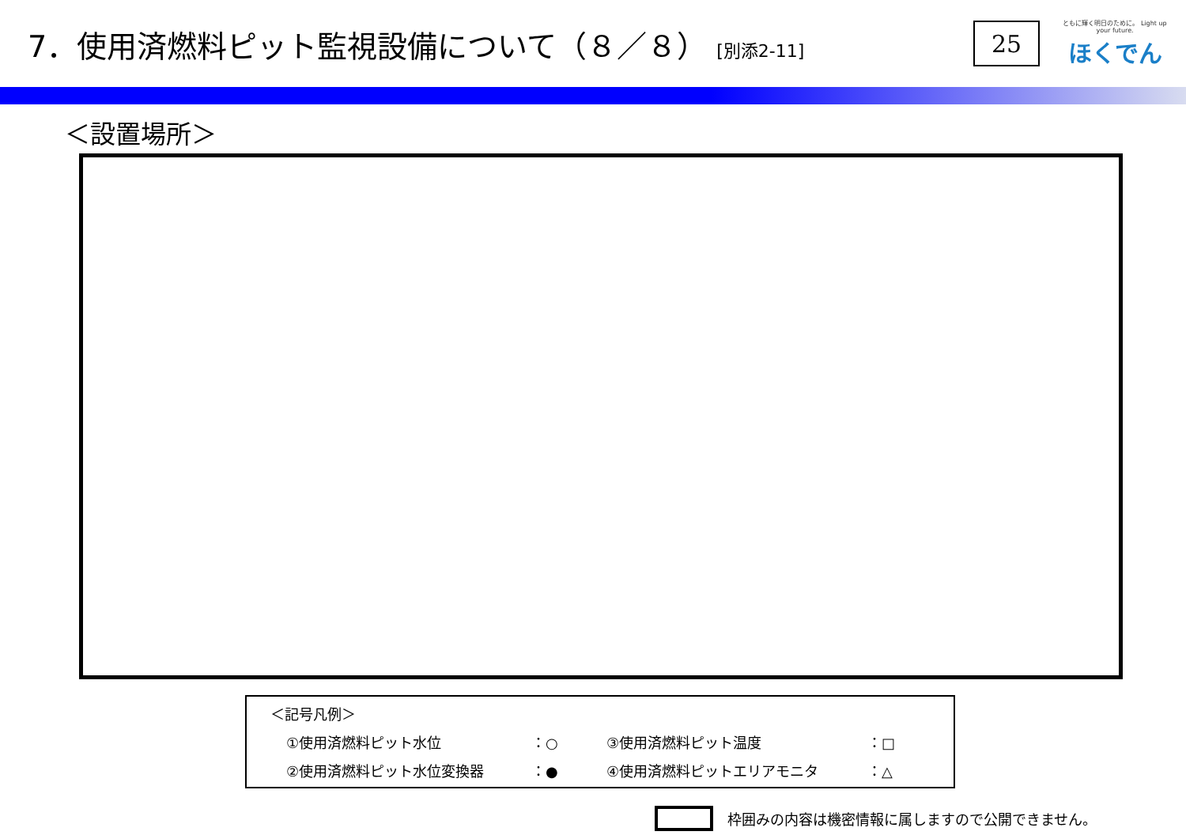7．使用済燃料ピット監視設備について（８／８） [別添2-11]
25
ともに輝く明日のために。 Light up your future.
ほくでん
＜設置場所＞
＜記号凡例＞
①使用済燃料ピット水位 ：○ ③使用済燃料ピット温度 ：□
②使用済燃料ピット水位変換器 ：● ④使用済燃料ピットエリアモニタ ：△
枠囲みの内容は機密情報に属しますので公開できません。